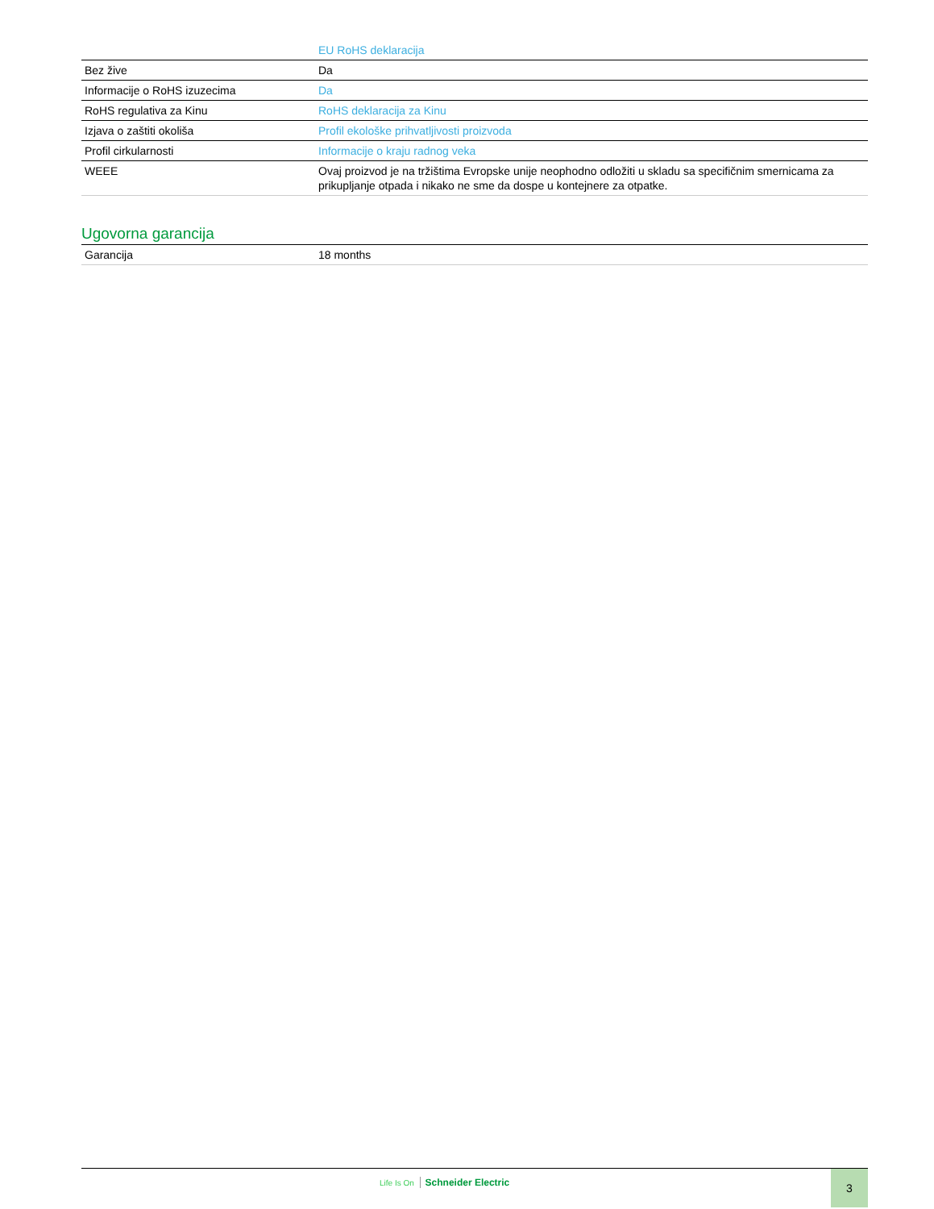| | EU RoHS deklaracija |
| Bez žive | Da |
| Informacije o RoHS izuzecima | Da |
| RoHS regulativa za Kinu | RoHS deklaracija za Kinu |
| Izjava o zaštiti okoliša | Profil ekološke prihvatljivosti proizvoda |
| Profil cirkularnosti | Informacije o kraju radnog veka |
| WEEE | Ovaj proizvod je na tržištima Evropske unije neophodno odložiti u skladu sa specifičnim smernicama za prikupljanje otpada i nikako ne sme da dospe u kontejnere za otpatke. |
Ugovorna garancija
| Garancija | 18 months |
Life Is On Schneider Electric 3